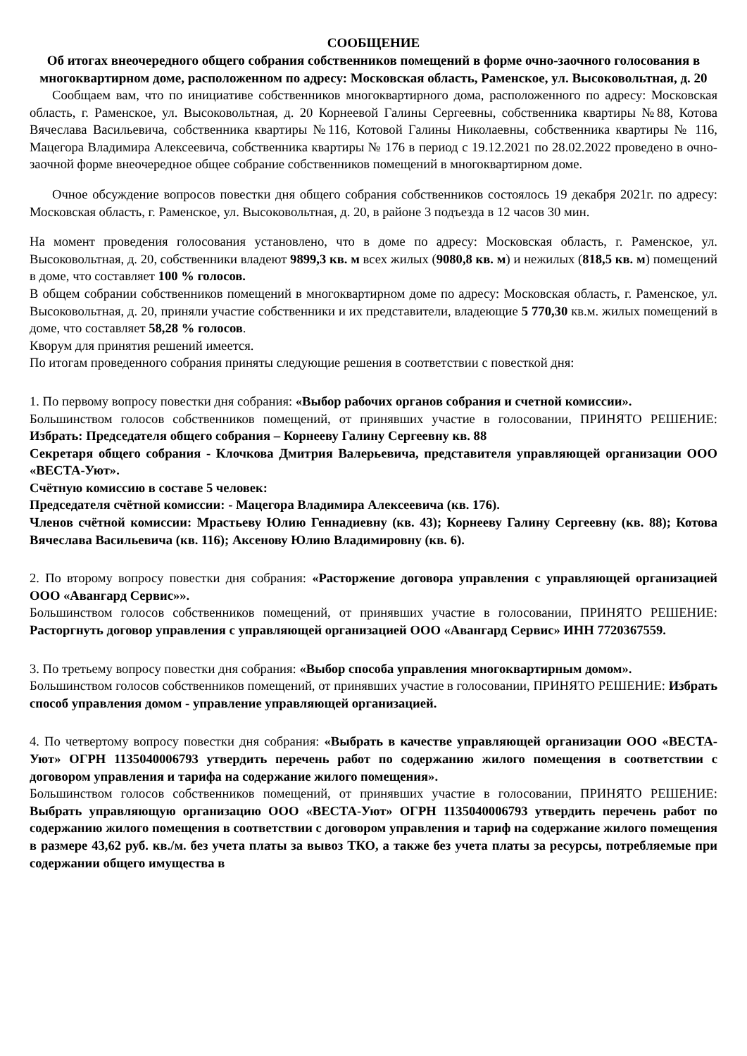СООБЩЕНИЕ
Об итогах внеочередного общего собрания собственников помещений в форме очно-заочного голосования в многоквартирном доме, расположенном по адресу: Московская область, Раменское, ул. Высоковольтная, д. 20
Сообщаем вам, что по инициативе собственников многоквартирного дома, расположенного по адресу: Московская область, г. Раменское, ул. Высоковольтная, д. 20 Корнеевой Галины Сергеевны, собственника квартиры №88, Котова Вячеслава Васильевича, собственника квартиры №116, Котовой Галины Николаевны, собственника квартиры № 116, Мацегора Владимира Алексеевича, собственника квартиры № 176 в период с 19.12.2021 по 28.02.2022 проведено в очно-заочной форме внеочередное общее собрание собственников помещений в многоквартирном доме.
Очное обсуждение вопросов повестки дня общего собрания собственников состоялось 19 декабря 2021г. по адресу: Московская область, г. Раменское, ул. Высоковольтная, д. 20, в районе 3 подъезда в 12 часов 30 мин.
На момент проведения голосования установлено, что в доме по адресу: Московская область, г. Раменское, ул. Высоковольтная, д. 20, собственники владеют 9899,3 кв. м всех жилых (9080,8 кв. м) и нежилых (818,5 кв. м) помещений в доме, что составляет 100 % голосов.
В общем собрании собственников помещений в многоквартирном доме по адресу: Московская область, г. Раменское, ул. Высоковольтная, д. 20, приняли участие собственники и их представители, владеющие 5 770,30 кв.м. жилых помещений в доме, что составляет 58,28 % голосов.
Кворум для принятия решений имеется.
По итогам проведенного собрания приняты следующие решения в соответствии с повесткой дня:
1. По первому вопросу повестки дня собрания: «Выбор рабочих органов собрания и счетной комиссии».
Большинством голосов собственников помещений, от принявших участие в голосовании, ПРИНЯТО РЕШЕНИЕ: Избрать: Председателя общего собрания – Корнееву Галину Сергеевну кв. 88
Секретаря общего собрания - Клочкова Дмитрия Валерьевича, представителя управляющей организации ООО «ВЕСТА-Уют».
Счётную комиссию в составе 5 человек:
Председателя счётной комиссии: - Мацегора Владимира Алексеевича (кв. 176).
Членов счётной комиссии: Мрастьеву Юлию Геннадиевну (кв. 43); Корнееву Галину Сергеевну (кв. 88); Котова Вячеслава Васильевича (кв. 116); Аксенову Юлию Владимировну (кв. 6).
2. По второму вопросу повестки дня собрания: «Расторжение договора управления с управляющей организацией ООО «Авангард Сервис»».
Большинством голосов собственников помещений, от принявших участие в голосовании, ПРИНЯТО РЕШЕНИЕ: Расторгнуть договор управления с управляющей организацией ООО «Авангард Сервис» ИНН 7720367559.
3. По третьему вопросу повестки дня собрания: «Выбор способа управления многоквартирным домом».
Большинством голосов собственников помещений, от принявших участие в голосовании, ПРИНЯТО РЕШЕНИЕ: Избрать способ управления домом - управление управляющей организацией.
4. По четвертому вопросу повестки дня собрания: «Выбрать в качестве управляющей организации ООО «ВЕСТА-Уют» ОГРН 1135040006793 утвердить перечень работ по содержанию жилого помещения в соответствии с договором управления и тарифа на содержание жилого помещения».
Большинством голосов собственников помещений, от принявших участие в голосовании, ПРИНЯТО РЕШЕНИЕ: Выбрать управляющую организацию ООО «ВЕСТА-Уют» ОГРН 1135040006793 утвердить перечень работ по содержанию жилого помещения в соответствии с договором управления и тариф на содержание жилого помещения в размере 43,62 руб. кв./м. без учета платы за вывоз ТКО, а также без учета платы за ресурсы, потребляемые при содержании общего имущества в